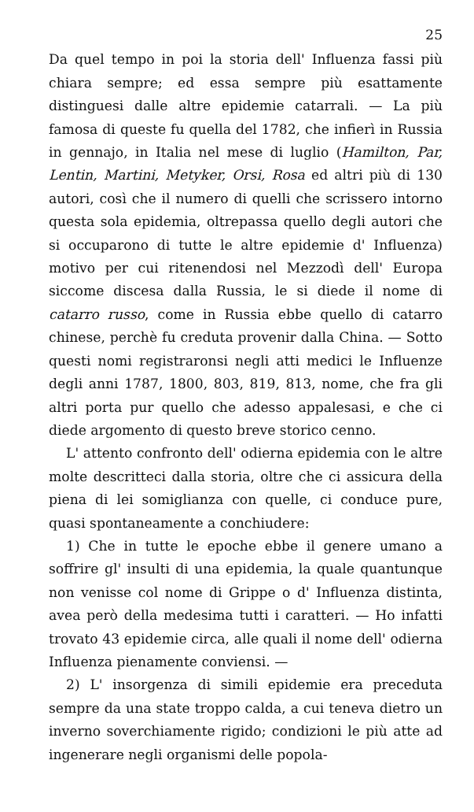25
Da quel tempo in poi la storia dell' Influenza fassi più chiara sempre; ed essa sempre più esattamente distinguesi dalle altre epidemie catarrali. — La più famosa di queste fu quella del 1782, che infierì in Russia in gennajo, in Italia nel mese di luglio (Hamilton, Par, Lentin, Martini, Metyker, Orsi, Rosa ed altri più di 130 autori, così che il numero di quelli che scrissero intorno questa sola epidemia, oltrepassa quello degli autori che si occuparono di tutte le altre epidemie d' Influenza) motivo per cui ritenendosi nel Mezzodì dell' Europa siccome discesa dalla Russia, le si diede il nome di catarro russo, come in Russia ebbe quello di catarro chinese, perchè fu creduta provenir dalla China. — Sotto questi nomi registraronsi negli atti medici le Influenze degli anni 1787, 1800, 803, 819, 813, nome, che fra gli altri porta pur quello che adesso appalesasi, e che ci diede argomento di questo breve storico cenno.
L' attento confronto dell' odierna epidemia con le altre molte descritteci dalla storia, oltre che ci assicura della piena di lei somiglianza con quelle, ci conduce pure, quasi spontaneamente a conchiudere:
1) Che in tutte le epoche ebbe il genere umano a soffrire gl' insulti di una epidemia, la quale quantunque non venisse col nome di Grippe o d' Influenza distinta, avea però della medesima tutti i caratteri. — Ho infatti trovato 43 epidemie circa, alle quali il nome dell' odierna Influenza pienamente conviensi. —
2) L' insorgenza di simili epidemie era preceduta sempre da una state troppo calda, a cui teneva dietro un inverno soverchiamente rigido; condizioni le più atte ad ingenerare negli organismi delle popola-